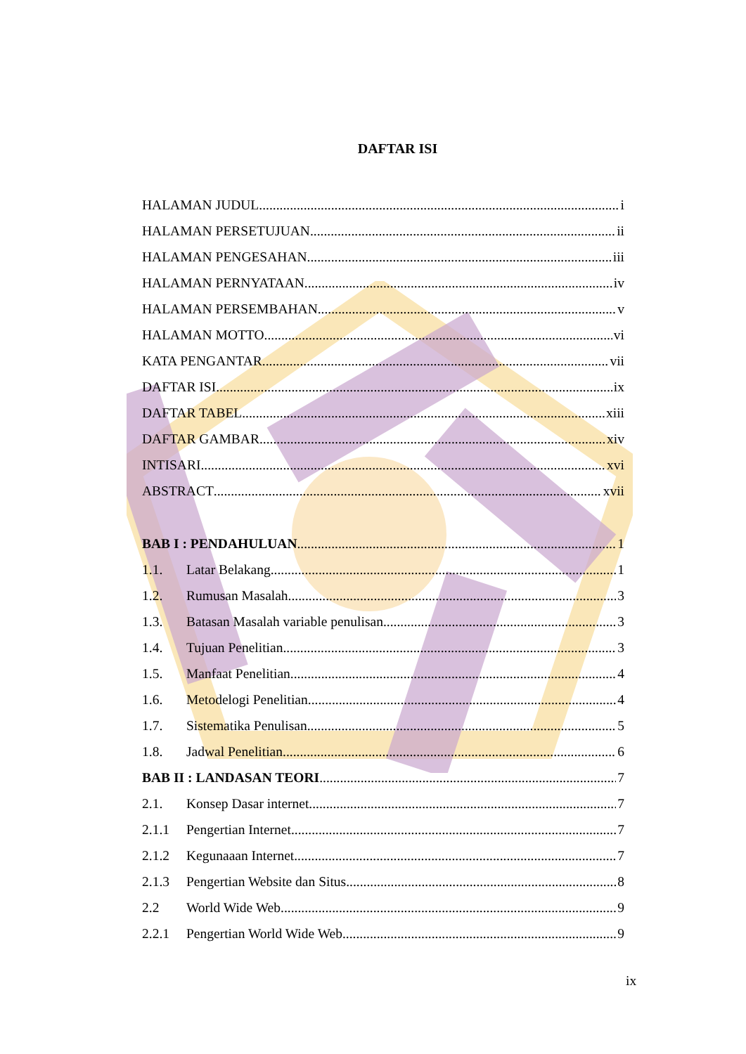DAFTAR ISI
HALAMAN JUDUL i
HALAMAN PERSETUJUAN ii
HALAMAN PENGESAHAN iii
HALAMAN PERNYATAAN iv
HALAMAN PERSEMBAHAN v
HALAMAN MOTTO vi
KATA PENGANTAR vii
DAFTAR ISI ix
DAFTAR TABEL xiii
DAFTAR GAMBAR xiv
INTISARI xvi
ABSTRACT xvii
BAB I : PENDAHULUAN 1
1.1. Latar Belakang 1
1.2. Rumusan Masalah 3
1.3. Batasan Masalah variable penulisan 3
1.4. Tujuan Penelitian 3
1.5. Manfaat Penelitian 4
1.6. Metodelogi Penelitian 4
1.7. Sistematika Penulisan 5
1.8. Jadwal Penelitian 6
BAB II : LANDASAN TEORI 7
2.1. Konsep Dasar internet 7
2.1.1 Pengertian Internet 7
2.1.2 Kegunaaan Internet 7
2.1.3 Pengertian Website dan Situs 8
2.2 World Wide Web 9
2.2.1 Pengertian World Wide Web 9
ix